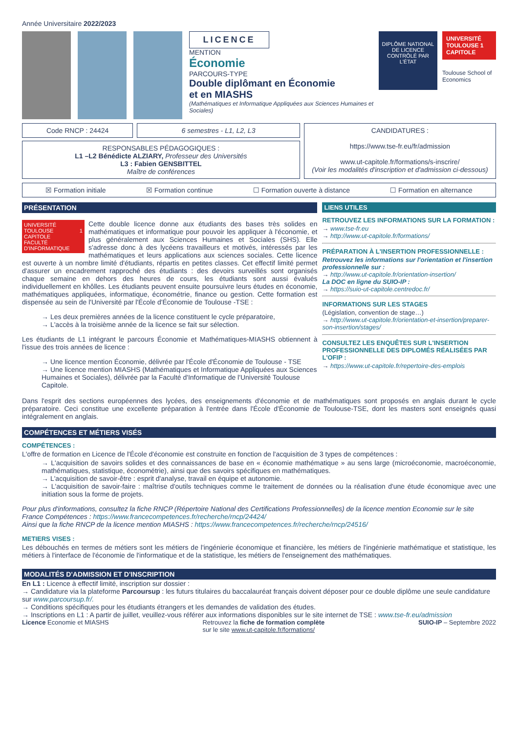Année Universitaire 2022/2023
LICENCE
MENTION
Économie
PARCOURS-TYPE
Double diplômant en Économie
et en MIASHS
(Mathématiques et Informatique Appliquées aux Sciences Humaines et Sociales)
DIPLÔME NATIONAL DE LICENCE CONTRÔLÉ PAR L'ÉTAT
UNIVERSITÉ TOULOUSE 1 CAPITOLE
Toulouse School of Economics
Code RNCP : 24424 6 semestres - L1, L2, L3
RESPONSABLES PÉDAGOGIQUES :
L1 –L2 Bénédicte ALZIARY, Professeur des Universités
L3 : Fabien GENSBITTEL
Maître de conférences
CANDIDATURES :
https://www.tse-fr.eu/fr/admission
www.ut-capitole.fr/formations/s-inscrire/
(Voir les modalités d'inscription et d'admission ci-dessous)
☒ Formation initiale ☒ Formation continue ☐ Formation ouverte à distance ☐ Formation en alternance
PRÉSENTATION
UNIVERSITÉ TOULOUSE 1 CAPITOLE
FACULTÉ D'INFORMATIQUE Cette double licence donne aux étudiants des bases très solides en mathématiques et informatique pour pouvoir les appliquer à l'économie, et plus généralement aux Sciences Humaines et Sociales (SHS). Elle s'adresse donc à des lycéens travailleurs et motivés, intéressés par les mathématiques et leurs applications aux sciences sociales. Cette licence est ouverte à un nombre limité d'étudiants, répartis en petites classes. Cet effectif limité permet d'assurer un encadrement rapproché des étudiants : des devoirs surveillés sont organisés chaque semaine en dehors des heures de cours, les étudiants sont aussi évalués individuellement en khôlles. Les étudiants peuvent ensuite poursuivre leurs études en économie, mathématiques appliquées, informatique, économétrie, finance ou gestion. Cette formation est dispensée au sein de l'Université par l'École d'Économie de Toulouse -TSE :
→ Les deux premières années de la licence constituent le cycle préparatoire,
→ L'accès à la troisième année de la licence se fait sur sélection.
Les étudiants de L1 intégrant le parcours Économie et Mathématiques-MIASHS obtiennent à l'issue des trois années de licence :
→ Une licence mention Économie, délivrée par l'École d'Économie de Toulouse - TSE
→ Une licence mention MIASHS (Mathématiques et Informatique Appliquées aux Sciences Humaines et Sociales), délivrée par la Faculté d'Informatique de l'Université Toulouse Capitole.
LIENS UTILES
RETROUVEZ LES INFORMATIONS SUR LA FORMATION :
→ www.tse-fr.eu
→ http://www.ut-capitole.fr/formations/
PRÉPARATION À L'INSERTION PROFESSIONNELLE :
Retrouvez les informations sur l'orientation et l'insertion professionnelle sur :
→ http://www.ut-capitole.fr/orientation-insertion/
La DOC en ligne du SUIO-IP :
→ https://suio-ut-capitole.centredoc.fr/
INFORMATIONS SUR LES STAGES
(Législation, convention de stage…)
→ http://www.ut-capitole.fr/orientation-et-insertion/preparer-son-insertion/stages/
CONSULTEZ LES ENQUÊTES SUR L'INSERTION PROFESSIONNELLE DES DIPLOMÉS RÉALISÉES PAR L'OFIP :
→ https://www.ut-capitole.fr/repertoire-des-emplois
Dans l'esprit des sections européennes des lycées, des enseignements d'économie et de mathématiques sont proposés en anglais durant le cycle préparatoire. Ceci constitue une excellente préparation à l'entrée dans l'École d'Économie de Toulouse-TSE, dont les masters sont enseignés quasi intégralement en anglais.
COMPÉTENCES ET MÉTIERS VISÉS
COMPÉTENCES :
L'offre de formation en Licence de l'École d'économie est construite en fonction de l'acquisition de 3 types de compétences :
→ L'acquisition de savoirs solides et des connaissances de base en « économie mathématique » au sens large (microéconomie, macroéconomie, mathématiques, statistique, économétrie), ainsi que des savoirs spécifiques en mathématiques.
→ L'acquisition de savoir-être : esprit d'analyse, travail en équipe et autonomie.
→ L'acquisition de savoir-faire : maîtrise d'outils techniques comme le traitement de données ou la réalisation d'une étude économique avec une initiation sous la forme de projets.
Pour plus d'informations, consultez la fiche RNCP (Répertoire National des Certifications Professionnelles) de la licence mention Economie sur le site France Compétences : https://www.francecompetences.fr/recherche/rncp/24424/
Ainsi que la fiche RNCP de la licence mention MIASHS : https://www.francecompetences.fr/recherche/rncp/24516/
METIERS VISES :
Les débouchés en termes de métiers sont les métiers de l'ingénierie économique et financière, les métiers de l'ingénierie mathématique et statistique, les métiers à l'interface de l'économie de l'informatique et de la statistique, les métiers de l'enseignement des mathématiques.
MODALITÉS D'ADMISSION ET D'INSCRIPTION
En L1 : Licence à effectif limité, inscription sur dossier :
→ Candidature via la plateforme Parcoursup : les futurs titulaires du baccalauréat français doivent déposer pour ce double diplôme une seule candidature sur www.parcoursup.fr/.
→ Conditions spécifiques pour les étudiants étrangers et les demandes de validation des études.
→ Inscriptions en L1 : A partir de juillet, veuillez-vous référer aux informations disponibles sur le site internet de TSE : www.tse-fr.eu/admission
Licence Economie et MIASHS Retrouvez la fiche de formation complète
sur le site www.ut-capitole.fr/formations/ SUIO-IP – Septembre 2022